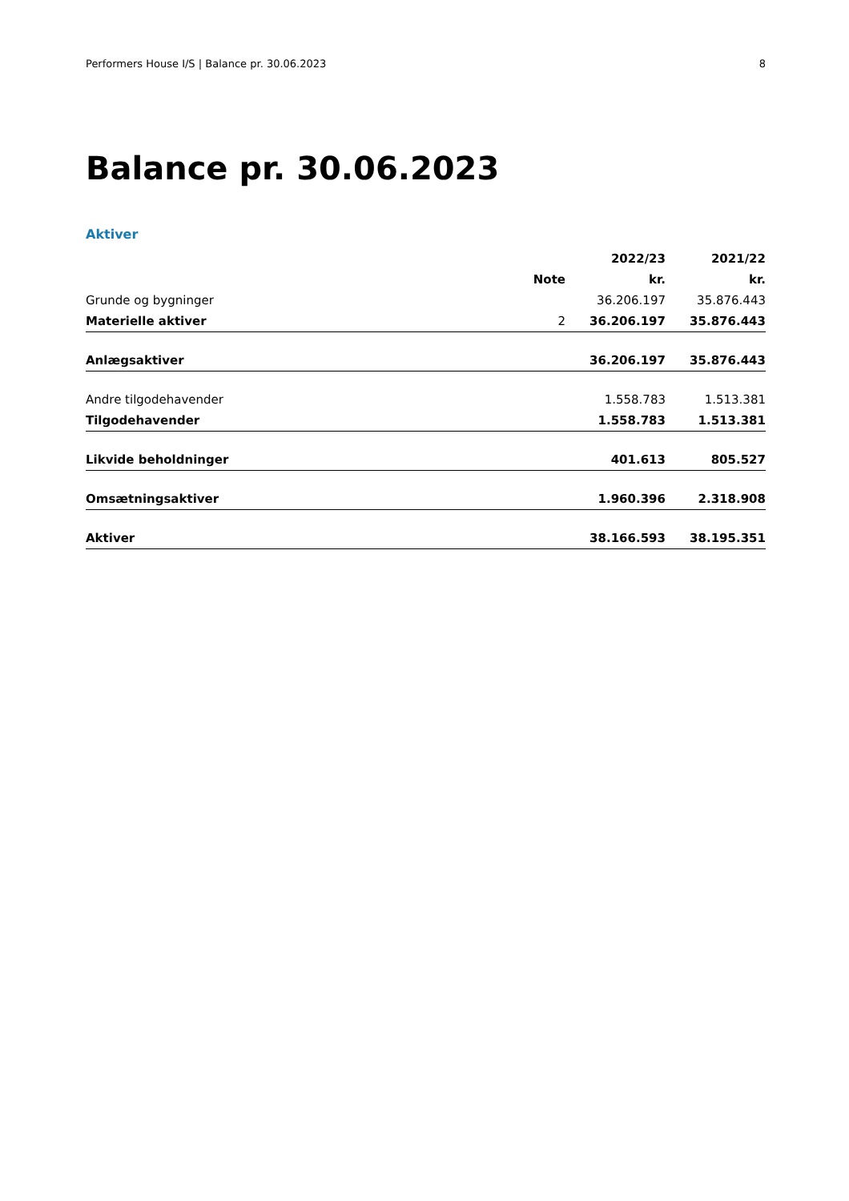Performers House I/S | Balance pr. 30.06.2023 8
Balance pr. 30.06.2023
Aktiver
| | | 2022/23 | 2021/22 |
| --- | --- | --- | --- |
| | Note | kr. | kr. |
| Grunde og bygninger | | 36.206.197 | 35.876.443 |
| Materielle aktiver | 2 | 36.206.197 | 35.876.443 |
| Anlægsaktiver | | 36.206.197 | 35.876.443 |
| Andre tilgodehavender | | 1.558.783 | 1.513.381 |
| Tilgodehavender | | 1.558.783 | 1.513.381 |
| Likvide beholdninger | | 401.613 | 805.527 |
| Omsætningsaktiver | | 1.960.396 | 2.318.908 |
| Aktiver | | 38.166.593 | 38.195.351 |